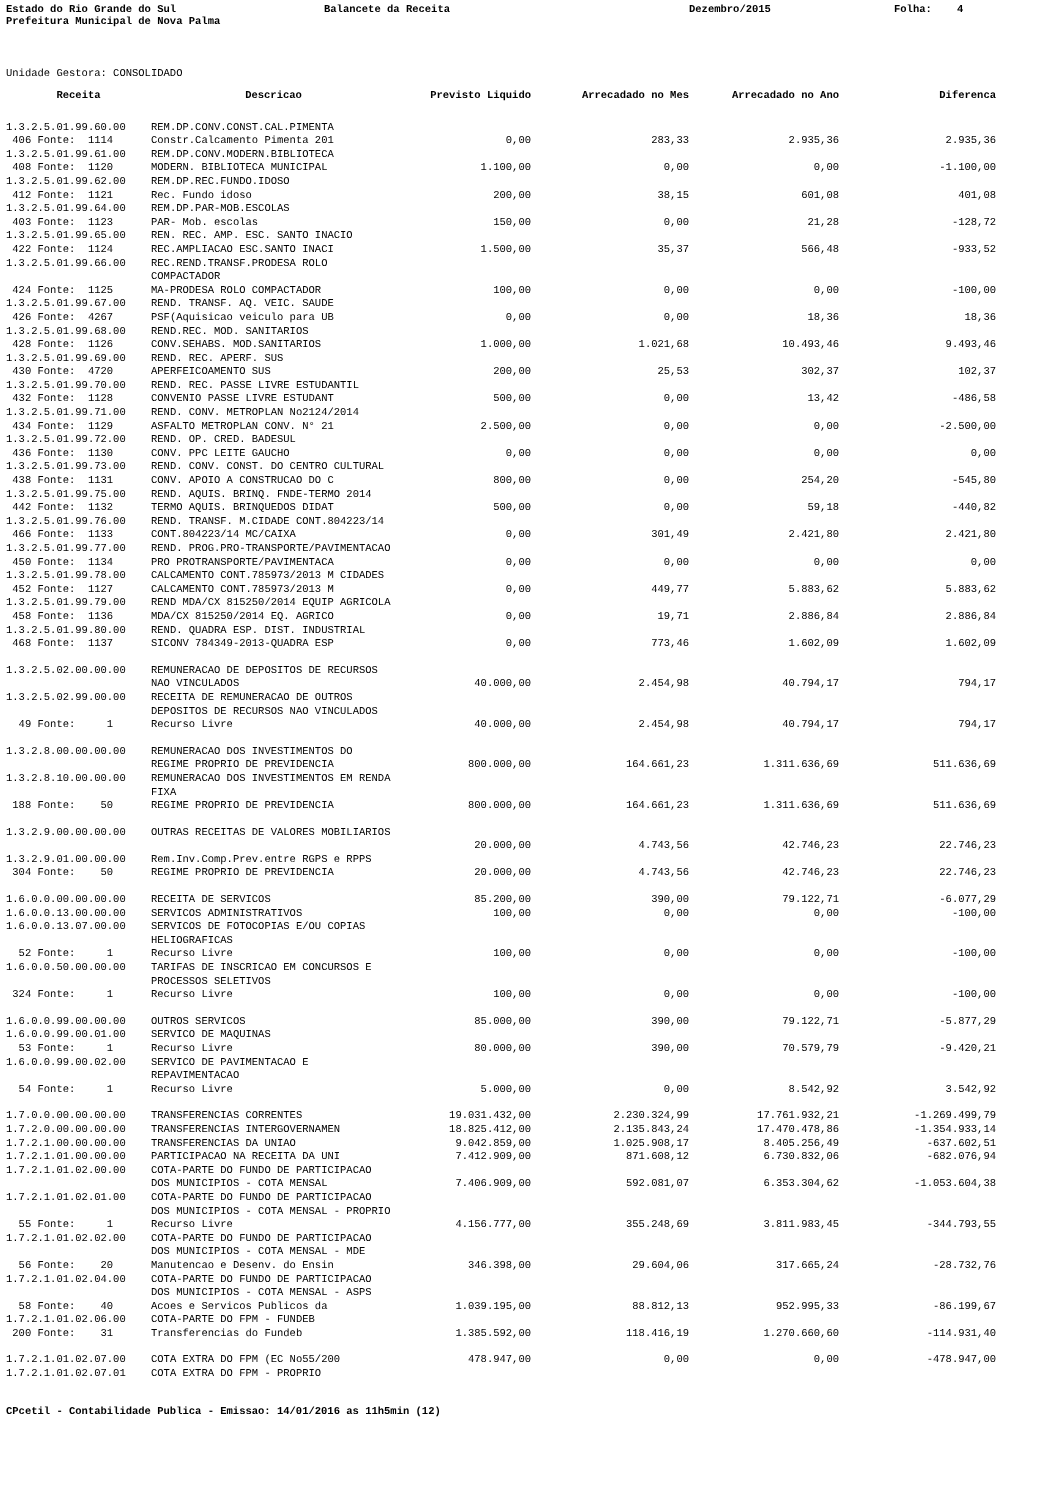Estado do Rio Grande do Sul
Balancete da Receita
Dezembro/2015
Folha: 4
Prefeitura Municipal de Nova Palma
Unidade Gestora: CONSOLIDADO
| Receita | Descricao | Previsto Liquido | Arrecadado no Mes | Arrecadado no Ano | Diferenca |
| --- | --- | --- | --- | --- | --- |
| 1.3.2.5.01.99.60.00 | REM.DP.CONV.CONST.CAL.PIMENTA | | | | |
| 406 Fonte: 1114 | Constr.Calcamento Pimenta 201 | 0,00 | 283,33 | 2.935,36 | 2.935,36 |
| 1.3.2.5.01.99.61.00 | REM.DP.CONV.MODERN.BIBLIOTECA | | | | |
| 408 Fonte: 1120 | MODERN. BIBLIOTECA MUNICIPAL | 1.100,00 | 0,00 | 0,00 | -1.100,00 |
| 1.3.2.5.01.99.62.00 | REM.DP.REC.FUNDO.IDOSO | | | | |
| 412 Fonte: 1121 | Rec. Fundo idoso | 200,00 | 38,15 | 601,08 | 401,08 |
| 1.3.2.5.01.99.64.00 | REM.DP.PAR-MOB.ESCOLAS | | | | |
| 403 Fonte: 1123 | PAR- Mob. escolas | 150,00 | 0,00 | 21,28 | -128,72 |
| 1.3.2.5.01.99.65.00 | REN. REC. AMP. ESC. SANTO INACIO | | | | |
| 422 Fonte: 1124 | REC.AMPLIACAO ESC.SANTO INACI | 1.500,00 | 35,37 | 566,48 | -933,52 |
| 1.3.2.5.01.99.66.00 | REC.REND.TRANSF.PRODESA ROLO COMPACTADOR | | | | |
| 424 Fonte: 1125 | MA-PRODESA ROLO COMPACTADOR | 100,00 | 0,00 | 0,00 | -100,00 |
| 1.3.2.5.01.99.67.00 | REND. TRANSF. AQ. VEIC. SAUDE | | | | |
| 426 Fonte: 4267 | PSF(Aquisicao veiculo para UB | 0,00 | 0,00 | 18,36 | 18,36 |
| 1.3.2.5.01.99.68.00 | REND.REC. MOD. SANITARIOS | | | | |
| 428 Fonte: 1126 | CONV.SEHABS. MOD.SANITARIOS | 1.000,00 | 1.021,68 | 10.493,46 | 9.493,46 |
| 1.3.2.5.01.99.69.00 | REND. REC. APERF. SUS | | | | |
| 430 Fonte: 4720 | APERFEICOAMENTO SUS | 200,00 | 25,53 | 302,37 | 102,37 |
| 1.3.2.5.01.99.70.00 | REND. REC. PASSE LIVRE ESTUDANTIL | | | | |
| 432 Fonte: 1128 | CONVENIO PASSE LIVRE ESTUDANT | 500,00 | 0,00 | 13,42 | -486,58 |
| 1.3.2.5.01.99.71.00 | REND. CONV. METROPLAN No2124/2014 | | | | |
| 434 Fonte: 1129 | ASFALTO METROPLAN CONV. N° 21 | 2.500,00 | 0,00 | 0,00 | -2.500,00 |
| 1.3.2.5.01.99.72.00 | REND. OP. CRED. BADESUL | | | | |
| 436 Fonte: 1130 | CONV. PPC LEITE GAUCHO | 0,00 | 0,00 | 0,00 | 0,00 |
| 1.3.2.5.01.99.73.00 | REND. CONV. CONST. DO CENTRO CULTURAL | | | | |
| 438 Fonte: 1131 | CONV. APOIO A CONSTRUCAO DO C | 800,00 | 0,00 | 254,20 | -545,80 |
| 1.3.2.5.01.99.75.00 | REND. AQUIS. BRINQ. FNDE-TERMO 2014 | | | | |
| 442 Fonte: 1132 | TERMO AQUIS. BRINQUEDOS DIDAT | 500,00 | 0,00 | 59,18 | -440,82 |
| 1.3.2.5.01.99.76.00 | REND. TRANSF. M.CIDADE CONT.804223/14 | | | | |
| 466 Fonte: 1133 | CONT.804223/14 MC/CAIXA | 0,00 | 301,49 | 2.421,80 | 2.421,80 |
| 1.3.2.5.01.99.77.00 | REND. PROG.PRO-TRANSPORTE/PAVIMENTACAO | | | | |
| 450 Fonte: 1134 | PRO PROTRANSPORTE/PAVIMENTACA | 0,00 | 0,00 | 0,00 | 0,00 |
| 1.3.2.5.01.99.78.00 | CALCAMENTO CONT.785973/2013 M CIDADES | | | | |
| 452 Fonte: 1127 | CALCAMENTO CONT.785973/2013 M | 0,00 | 449,77 | 5.883,62 | 5.883,62 |
| 1.3.2.5.01.99.79.00 | REND MDA/CX 815250/2014 EQUIP AGRICOLA | | | | |
| 458 Fonte: 1136 | MDA/CX 815250/2014 EQ. AGRICO | 0,00 | 19,71 | 2.886,84 | 2.886,84 |
| 1.3.2.5.01.99.80.00 | REND. QUADRA ESP. DIST. INDUSTRIAL | | | | |
| 468 Fonte: 1137 | SICONV 784349-2013-QUADRA ESP | 0,00 | 773,46 | 1.602,09 | 1.602,09 |
| 1.3.2.5.02.00.00.00 | REMUNERACAO DE DEPOSITOS DE RECURSOS NAO VINCULADOS | 40.000,00 | 2.454,98 | 40.794,17 | 794,17 |
| 1.3.2.5.02.99.00.00 | RECEITA DE REMUNERACAO DE OUTROS DEPOSITOS DE RECURSOS NAO VINCULADOS | | | | |
| 49 Fonte: 1 | Recurso Livre | 40.000,00 | 2.454,98 | 40.794,17 | 794,17 |
| 1.3.2.8.00.00.00.00 | REMUNERACAO DOS INVESTIMENTOS DO REGIME PROPRIO DE PREVIDENCIA | 800.000,00 | 164.661,23 | 1.311.636,69 | 511.636,69 |
| 1.3.2.8.10.00.00.00 | REMUNERACAO DOS INVESTIMENTOS EM RENDA FIXA | | | | |
| 188 Fonte: 50 | REGIME PROPRIO DE PREVIDENCIA | 800.000,00 | 164.661,23 | 1.311.636,69 | 511.636,69 |
| 1.3.2.9.00.00.00.00 | OUTRAS RECEITAS DE VALORES MOBILIARIOS | | | | |
| | | 20.000,00 | 4.743,56 | 42.746,23 | 22.746,23 |
| 1.3.2.9.01.00.00.00 | Rem.Inv.Comp.Prev.entre RGPS e RPPS | | | | |
| 304 Fonte: 50 | REGIME PROPRIO DE PREVIDENCIA | 20.000,00 | 4.743,56 | 42.746,23 | 22.746,23 |
| 1.6.0.0.00.00.00.00 | RECEITA DE SERVICOS | 85.200,00 | 390,00 | 79.122,71 | -6.077,29 |
| 1.6.0.0.13.00.00.00 | SERVICOS ADMINISTRATIVOS | 100,00 | 0,00 | 0,00 | -100,00 |
| 1.6.0.0.13.07.00.00 | SERVICOS DE FOTOCOPIAS E/OU COPIAS HELIOGRAFICAS | | | | |
| 52 Fonte: 1 | Recurso Livre | 100,00 | 0,00 | 0,00 | -100,00 |
| 1.6.0.0.50.00.00.00 | TARIFAS DE INSCRICAO EM CONCURSOS E PROCESSOS SELETIVOS | | | | |
| 324 Fonte: 1 | Recurso Livre | 100,00 | 0,00 | 0,00 | -100,00 |
| 1.6.0.0.99.00.00.00 | OUTROS SERVICOS | 85.000,00 | 390,00 | 79.122,71 | -5.877,29 |
| 1.6.0.0.99.00.01.00 | SERVICO DE MAQUINAS | | | | |
| 53 Fonte: 1 | Recurso Livre | 80.000,00 | 390,00 | 70.579,79 | -9.420,21 |
| 1.6.0.0.99.00.02.00 | SERVICO DE PAVIMENTACAO E REPAVIMENTACAO | | | | |
| 54 Fonte: 1 | Recurso Livre | 5.000,00 | 0,00 | 8.542,92 | 3.542,92 |
| 1.7.0.0.00.00.00.00 | TRANSFERENCIAS CORRENTES | 19.031.432,00 | 2.230.324,99 | 17.761.932,21 | -1.269.499,79 |
| 1.7.2.0.00.00.00.00 | TRANSFERENCIAS INTERGOVERNAMEN | 18.825.412,00 | 2.135.843,24 | 17.470.478,86 | -1.354.933,14 |
| 1.7.2.1.00.00.00.00 | TRANSFERENCIAS DA UNIAO | 9.042.859,00 | 1.025.908,17 | 8.405.256,49 | -637.602,51 |
| 1.7.2.1.01.00.00.00 | PARTICIPACAO NA RECEITA DA UNI | 7.412.909,00 | 871.608,12 | 6.730.832,06 | -682.076,94 |
| 1.7.2.1.01.02.00.00 | COTA-PARTE DO FUNDO DE PARTICIPACAO DOS MUNICIPIOS - COTA MENSAL | 7.406.909,00 | 592.081,07 | 6.353.304,62 | -1.053.604,38 |
| 1.7.2.1.01.02.01.00 | COTA-PARTE DO FUNDO DE PARTICIPACAO DOS MUNICIPIOS - COTA MENSAL - PROPRIO | | | | |
| 55 Fonte: 1 | Recurso Livre | 4.156.777,00 | 355.248,69 | 3.811.983,45 | -344.793,55 |
| 1.7.2.1.01.02.02.00 | COTA-PARTE DO FUNDO DE PARTICIPACAO DOS MUNICIPIOS - COTA MENSAL - MDE | | | | |
| 56 Fonte: 20 | Manutencao e Desenv. do Ensin | 346.398,00 | 29.604,06 | 317.665,24 | -28.732,76 |
| 1.7.2.1.01.02.04.00 | COTA-PARTE DO FUNDO DE PARTICIPACAO DOS MUNICIPIOS - COTA MENSAL - ASPS | | | | |
| 58 Fonte: 40 | Acoes e Servicos Publicos da | 1.039.195,00 | 88.812,13 | 952.995,33 | -86.199,67 |
| 1.7.2.1.01.02.06.00 | COTA-PARTE DO FPM - FUNDEB | | | | |
| 200 Fonte: 31 | Transferencias do Fundeb | 1.385.592,00 | 118.416,19 | 1.270.660,60 | -114.931,40 |
| 1.7.2.1.01.02.07.00 | COTA EXTRA DO FPM (EC No55/200 | 478.947,00 | 0,00 | 0,00 | -478.947,00 |
| 1.7.2.1.01.02.07.01 | COTA EXTRA DO FPM - PROPRIO | | | | |
CPcetil - Contabilidade Publica - Emissao: 14/01/2016 as 11h5min (12)